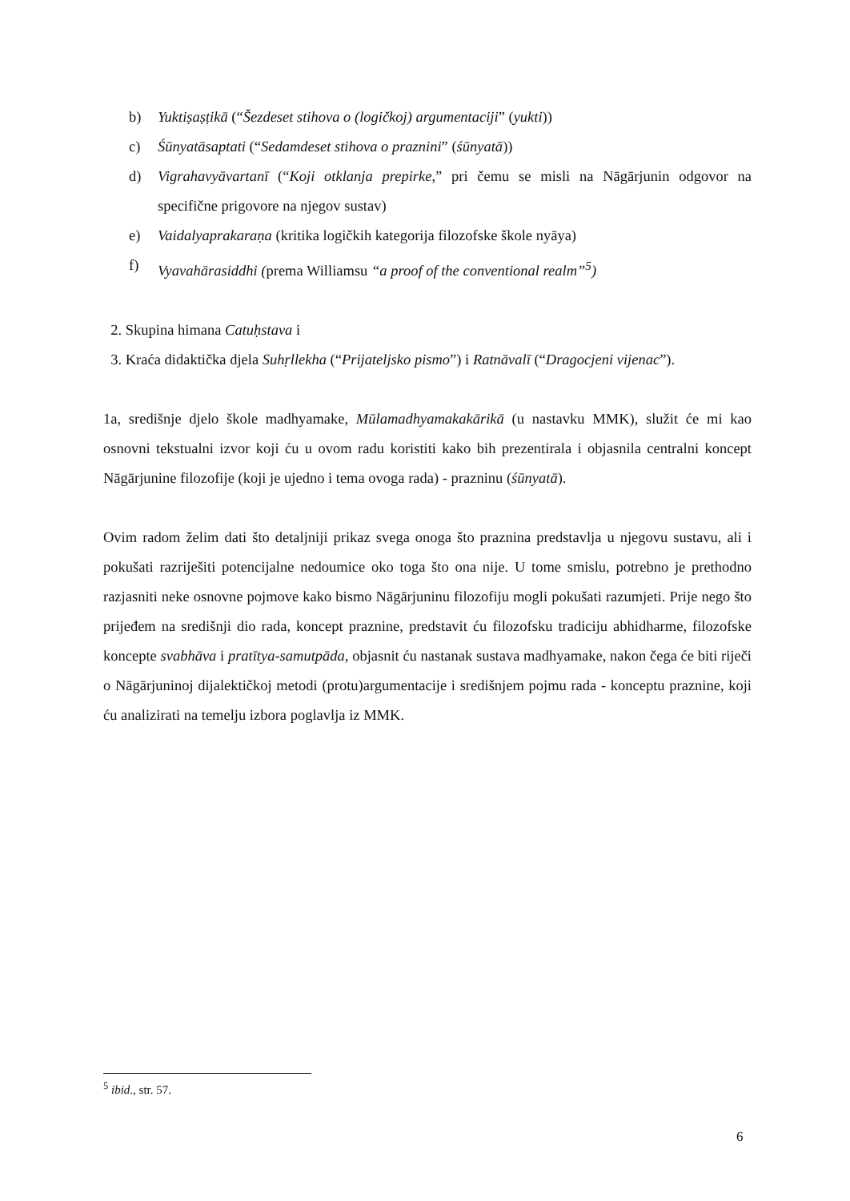b) Yuktiṣaṣṭikā (“Šezdeset stihova o (logičkoj) argumentaciji” (yukti))
c) Śūnyatāsaptati (“Sedamdeset stihova o praznini” (śūnyatā))
d) Vigrahavyāvartanī (“Koji otklanja prepirke,” pri čemu se misli na Nāgārjunin odgovor na specifične prigovore na njegov sustav)
e) Vaidalyaprakaraṇa (kritika logičkih kategorija filozofske škole nyāya)
f) Vyavahārasiddhi (prema Williamsu “a proof of the conventional realm”<sup>5</sup>)
2. Skupina himana Catuḥstava i
3. Kraća didaktička djela Suhṛllekha (“Prijateljsko pismo”) i Ratnāvalī (“Dragocjeni vijenac”).
1a, središnje djelo škole madhyamake, Mūlamadhyamakakārikā (u nastavku MMK), služit će mi kao osnovni tekstualni izvor koji ću u ovom radu koristiti kako bih prezentirala i objasnila centralni koncept Nāgārjunine filozofije (koji je ujedno i tema ovoga rada) - prazninu (śūnyatā).
Ovim radom želim dati što detaljniji prikaz svega onoga što praznina predstavlja u njegovu sustavu, ali i pokušati razriješiti potencijalne nedoumice oko toga što ona nije. U tome smislu, potrebno je prethodno razjasniti neke osnovne pojmove kako bismo Nāgārjuninu filozofiju mogli pokušati razumjeti. Prije nego što prijeđem na središnji dio rada, koncept praznine, predstavit ću filozofsku tradiciju abhidharme, filozofske koncepte svabhāva i pratītya-samutpāda, objasnit ću nastanak sustava madhyamake, nakon čega će biti riječi o Nāgārjuninoj dijalektičkoj metodi (protu)argumentacije i središnjem pojmu rada - konceptu praznine, koji ću analizirati na temelju izbora poglavlja iz MMK.
<sup>5</sup> ibid., str. 57.
6